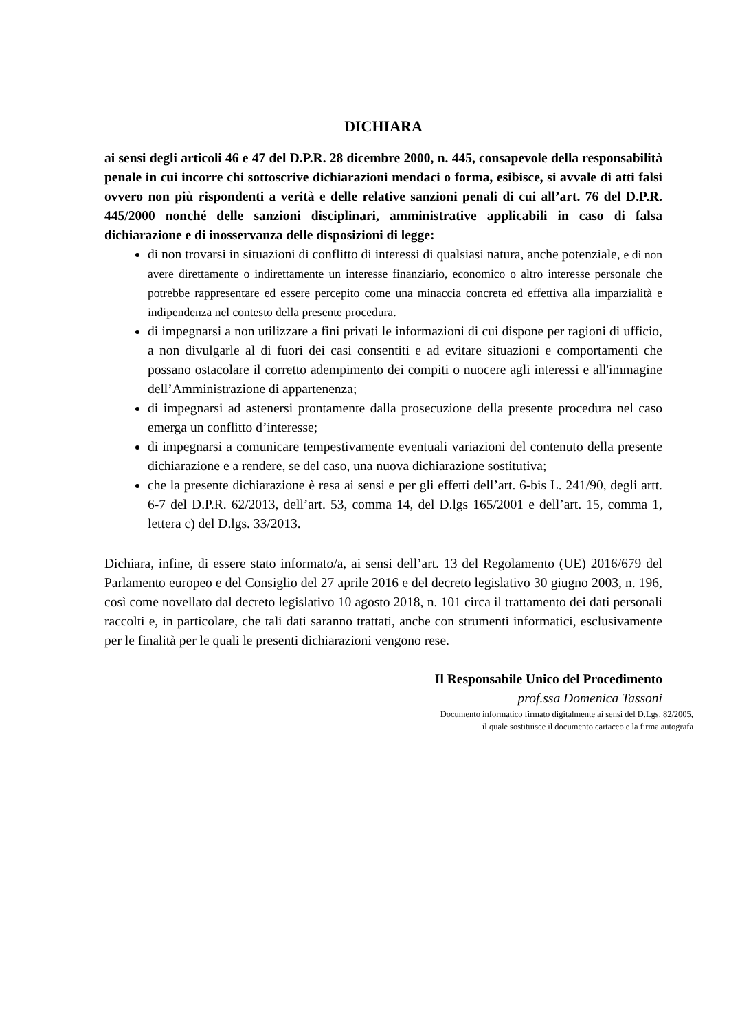DICHIARA
ai sensi degli articoli 46 e 47 del D.P.R. 28 dicembre 2000, n. 445, consapevole della responsabilità penale in cui incorre chi sottoscrive dichiarazioni mendaci o forma, esibisce, si avvale di atti falsi ovvero non più rispondenti a verità e delle relative sanzioni penali di cui all’art. 76 del D.P.R. 445/2000 nonché delle sanzioni disciplinari, amministrative applicabili in caso di falsa dichiarazione e di inosservanza delle disposizioni di legge:
di non trovarsi in situazioni di conflitto di interessi di qualsiasi natura, anche potenziale, e di non avere direttamente o indirettamente un interesse finanziario, economico o altro interesse personale che potrebbe rappresentare ed essere percepito come una minaccia concreta ed effettiva alla imparzialità e indipendenza nel contesto della presente procedura.
di impegnarsi a non utilizzare a fini privati le informazioni di cui dispone per ragioni di ufficio, a non divulgarle al di fuori dei casi consentiti e ad evitare situazioni e comportamenti che possano ostacolare il corretto adempimento dei compiti o nuocere agli interessi e all'immagine dell’Amministrazione di appartenenza;
di impegnarsi ad astenersi prontamente dalla prosecuzione della presente procedura nel caso emerga un conflitto d’interesse;
di impegnarsi a comunicare tempestivamente eventuali variazioni del contenuto della presente dichiarazione e a rendere, se del caso, una nuova dichiarazione sostitutiva;
che la presente dichiarazione è resa ai sensi e per gli effetti dell’art. 6-bis L. 241/90, degli artt. 6-7 del D.P.R. 62/2013, dell’art. 53, comma 14, del D.lgs 165/2001 e dell’art. 15, comma 1, lettera c) del D.lgs. 33/2013.
Dichiara, infine, di essere stato informato/a, ai sensi dell’art. 13 del Regolamento (UE) 2016/679 del Parlamento europeo e del Consiglio del 27 aprile 2016 e del decreto legislativo 30 giugno 2003, n. 196, così come novellato dal decreto legislativo 10 agosto 2018, n. 101 circa il trattamento dei dati personali raccolti e, in particolare, che tali dati saranno trattati, anche con strumenti informatici, esclusivamente per le finalità per le quali le presenti dichiarazioni vengono rese.
Il Responsabile Unico del Procedimento
prof.ssa Domenica Tassoni
Documento informatico firmato digitalmente ai sensi del D.Lgs. 82/2005,
il quale sostituisce il documento cartaceo e la firma autografa